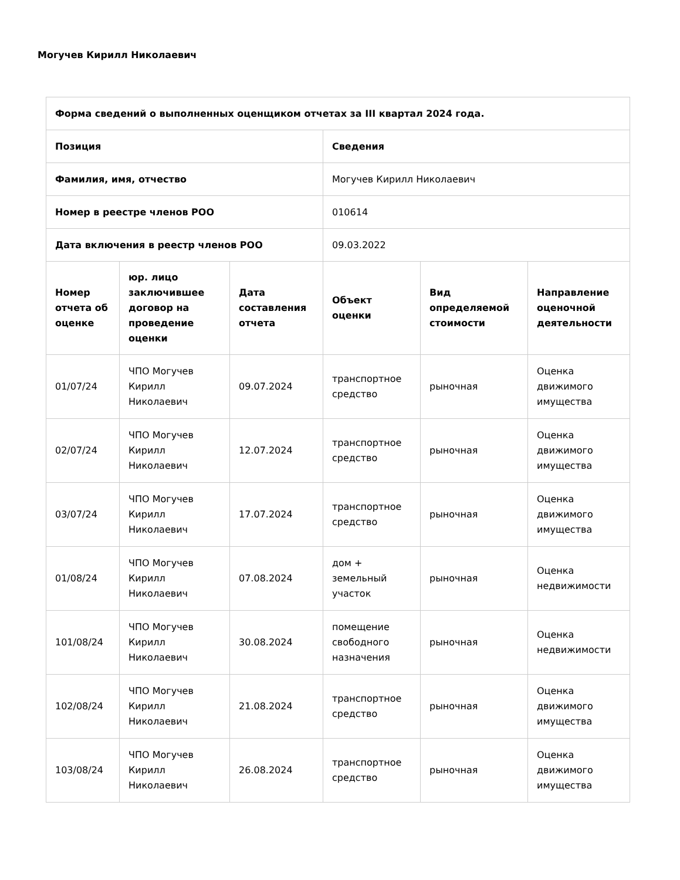Могучев Кирилл Николаевич
| Форма сведений о выполненных оценщиком отчетах за III квартал 2024 года. | | | | | |
| --- | --- | --- | --- | --- | --- |
| Позиция | | | Сведения | | |
| Фамилия, имя, отчество | | | Могучев Кирилл Николаевич | | |
| Номер в реестре членов РОО | | | 010614 | | |
| Дата включения в реестр членов РОО | | | 09.03.2022 | | |
| Номер отчета об оценке | юр. лицо заключившее договор на проведение оценки | Дата составления отчета | Объект оценки | Вид определяемой стоимости | Направление оценочной деятельности |
| 01/07/24 | ЧПО Могучев Кирилл Николаевич | 09.07.2024 | транспортное средство | рыночная | Оценка движимого имущества |
| 02/07/24 | ЧПО Могучев Кирилл Николаевич | 12.07.2024 | транспортное средство | рыночная | Оценка движимого имущества |
| 03/07/24 | ЧПО Могучев Кирилл Николаевич | 17.07.2024 | транспортное средство | рыночная | Оценка движимого имущества |
| 01/08/24 | ЧПО Могучев Кирилл Николаевич | 07.08.2024 | дом + земельный участок | рыночная | Оценка недвижимости |
| 101/08/24 | ЧПО Могучев Кирилл Николаевич | 30.08.2024 | помещение свободного назначения | рыночная | Оценка недвижимости |
| 102/08/24 | ЧПО Могучев Кирилл Николаевич | 21.08.2024 | транспортное средство | рыночная | Оценка движимого имущества |
| 103/08/24 | ЧПО Могучев Кирилл Николаевич | 26.08.2024 | транспортное средство | рыночная | Оценка движимого имущества |